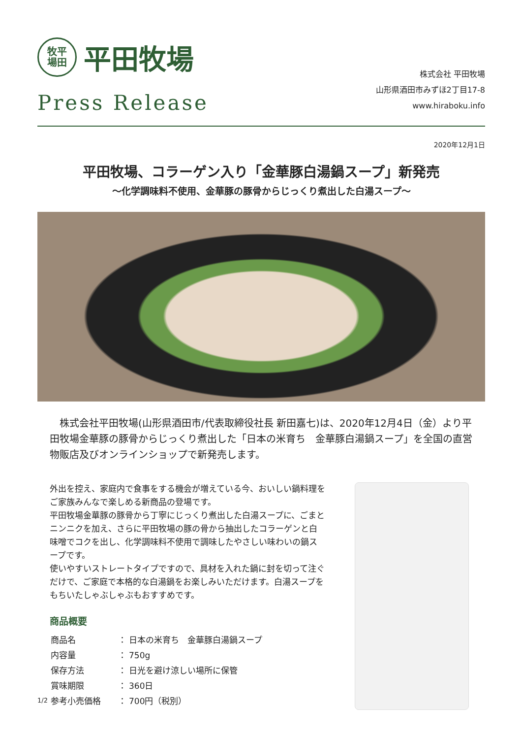牧平
場田
平田牧場
Press Release
株式会社 平田牧場
山形県酒田市みずほ2丁目17-8
www.hiraboku.info
2020年12月1日
平田牧場、コラーゲン入り「金華豚白湯鍋スープ」新発売
〜化学調味料不使用、金華豚の豚骨からじっくり煮出した白湯スープ〜
株式会社平田牧場(山形県酒田市/代表取締役社長 新田嘉七)は、2020年12月4日（金）より平田牧場金華豚の豚骨からじっくり煮出した「日本の米育ち　金華豚白湯鍋スープ」を全国の直営物販店及びオンラインショップで新発売します。
外出を控え、家庭内で食事をする機会が増えている今、おいしい鍋料理をご家族みんなで楽しめる新商品の登場です。
平田牧場金華豚の豚骨から丁寧にじっくり煮出した白湯スープに、ごまとニンニクを加え、さらに平田牧場の豚の骨から抽出したコラーゲンと白味噌でコクを出し、化学調味料不使用で調味したやさしい味わいの鍋スープです。
使いやすいストレートタイプですので、具材を入れた鍋に封を切って注ぐだけで、ご家庭で本格的な白湯鍋をお楽しみいただけます。白湯スープをもちいたしゃぶしゃぶもおすすめです。
商品概要
| 商品名 | ： | 日本の米育ち 金華豚白湯鍋スープ |
| 内容量 | ： | 750g |
| 保存方法 | ： | 日光を避け涼しい場所に保管 |
| 賞味期限 | ： | 360日 |
| 参考小売価格 | ： | 700円（税別） |
1/2